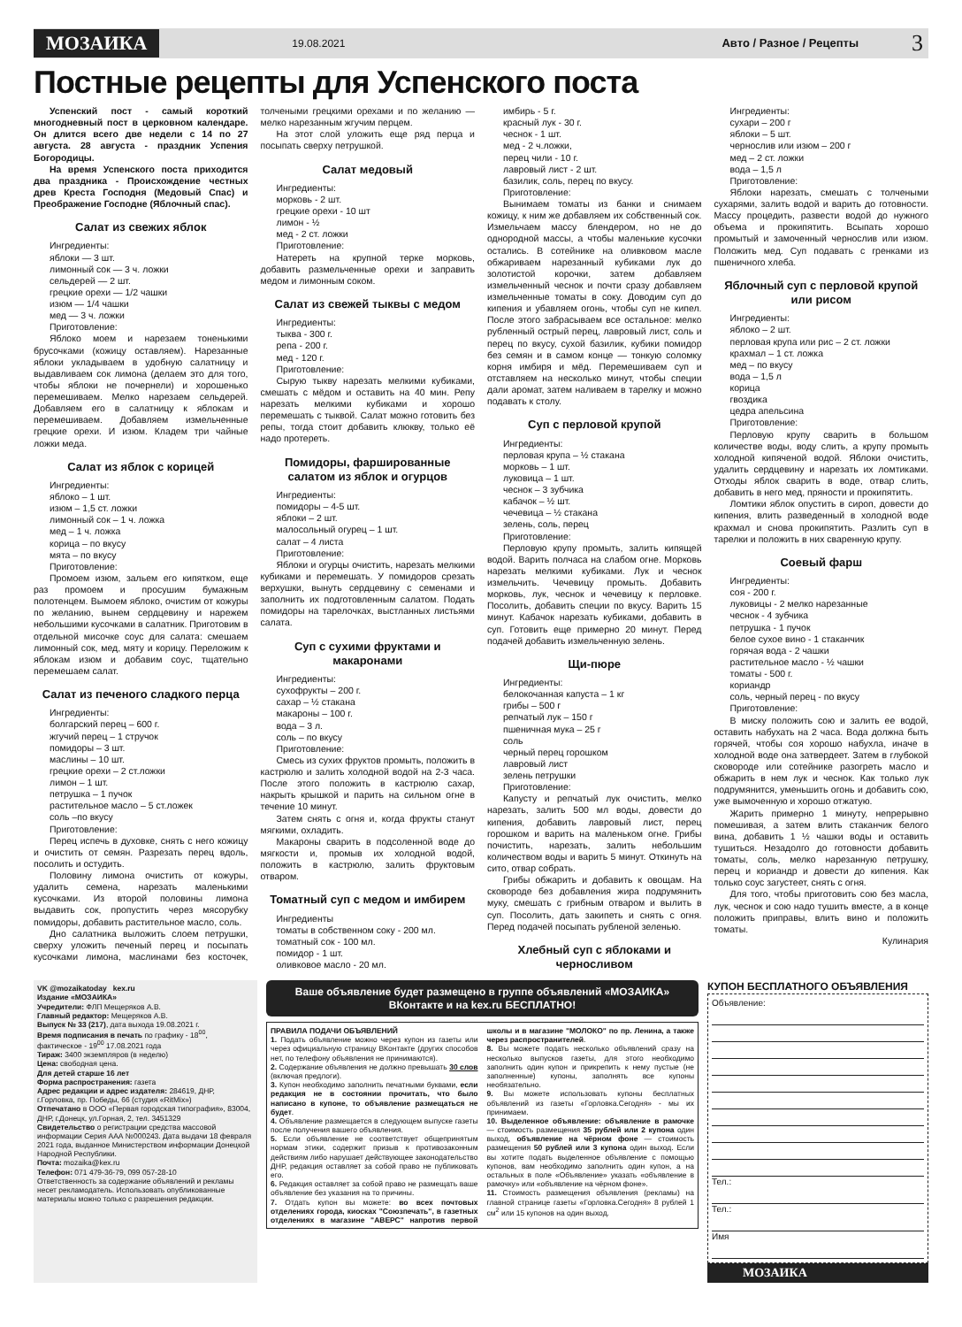МОЗАИКА 19.08.2021 Авто / Разное / Рецепты 3
Постные рецепты для Успенского поста
Успенский пост - самый короткий многодневный пост в церковном календаре. Он длится всего две недели с 14 по 27 августа. 28 августа - праздник Успения Богородицы.
На время Успенского поста приходится два праздника - Происхождение честных древ Креста Господня (Медовый Спас) и Преображение Господне (Яблочный спас).
Салат из свежих яблок
Ингредиенты:
яблоки — 3 шт.
лимонный сок — 3 ч. ложки
сельдерей — 2 шт.
грецкие орехи — 1/2 чашки
изюм — 1/4 чашки
мед — 3 ч. ложки
Приготовление:
Яблоко моем и нарезаем тоненькими брусочками (кожицу оставляем). Нарезанные яблоки укладываем в удобную салатницу и выдавливаем сок лимона (делаем это для того, чтобы яблоки не почернели) и хорошенько перемешиваем. Мелко нарезаем сельдерей. Добавляем его в салатницу к яблокам и перемешиваем. Добавляем измельченные грецкие орехи. И изюм. Кладем три чайные ложки меда.
Салат из яблок с корицей
Ингредиенты:
яблоко – 1 шт.
изюм – 1,5 ст. ложки
лимонный сок – 1 ч. ложка
мед – 1 ч. ложка
корица – по вкусу
мята – по вкусу
Приготовление:
Промоем изюм, зальем его кипятком, еще раз промоем и просушим бумажным полотенцем. Вымоем яблоко, очистим от кожуры по желанию, вынем сердцевину и нарежем небольшими кусочками в салатник. Приготовим в отдельной мисочке соус для салата: смешаем лимонный сок, мед, мяту и корицу. Переложим к яблокам изюм и добавим соус, тщательно перемешаем салат.
Салат из печеного сладкого перца
Ингредиенты:
болгарский перец – 600 г.
жгучий перец – 1 стручок
помидоры – 3 шт.
маслины – 10 шт.
грецкие орехи – 2 ст.ложки
лимон – 1 шт.
петрушка – 1 пучок
растительное масло – 5 ст.ложек
соль –по вкусу
Приготовление:
Перец испечь в духовке, снять с него кожицу и очистить от семян. Разрезать перец вдоль, посолить и остудить.
Половину лимона очистить от кожуры, удалить семена, нарезать маленькими кусочками. Из второй половины лимона выдавить сок, пропустить через мясорубку помидоры, добавить растительное масло, соль.
Дно салатника выложить слоем петрушки, сверху уложить печеный перец и посыпать кусочками лимона, маслинами без косточек, толчеными грецкими орехами и по желанию — мелко нарезанным жгучим перцем.
На этот слой уложить еще ряд перца и посыпать сверху петрушкой.
Салат медовый
Ингредиенты:
морковь - 2 шт.
грецкие орехи - 10 шт
лимон - ½
мед - 2 ст. ложки
Приготовление:
Натереть на крупной терке морковь, добавить размельченные орехи и заправить медом и лимонным соком.
Салат из свежей тыквы с медом
Ингредиенты:
тыква - 300 г.
репа - 200 г.
мед - 120 г.
Приготовление:
Сырую тыкву нарезать мелкими кубиками, смешать с мёдом и оставить на 40 мин. Репу нарезать мелкими кубиками и хорошо перемешать с тыквой. Салат можно готовить без репы, тогда стоит добавить клюкву, только её надо протереть.
Помидоры, фаршированные салатом из яблок и огурцов
Ингредиенты:
помидоры – 4-5 шт.
яблоки – 2 шт.
малосольный огурец – 1 шт.
салат – 4 листа
Приготовление:
Яблоки и огурцы очистить, нарезать мелкими кубиками и перемешать. У помидоров срезать верхушки, вынуть сердцевину с семенами и заполнить их подготовленным салатом. Подать помидоры на тарелочках, выстланных листьями салата.
Суп с сухими фруктами и макаронами
Ингредиенты:
сухофрукты – 200 г.
сахар – ½ стакана
макароны – 100 г.
вода – 3 л.
соль – по вкусу
Приготовление:
Смесь из сухих фруктов промыть, положить в кастрюлю и залить холодной водой на 2-3 часа. После этого положить в кастрюлю сахар, накрыть крышкой и парить на сильном огне в течение 10 минут.
Затем снять с огня и, когда фрукты станут мягкими, охладить.
Макароны сварить в подсоленной воде до мягкости и, промыв их холодной водой, положить в кастрюлю, залить фруктовым отваром.
Томатный суп с медом и имбирем
Ингредиенты
томаты в собственном соку - 200 мл.
томатный сок - 100 мл.
помидор - 1 шт.
оливковое масло - 20 мл.
имбирь - 5 г.
красный лук - 30 г.
чеснок - 1 шт.
мед - 2 ч.ложки,
перец чили - 10 г.
лавровый лист - 2 шт.
базилик, соль, перец по вкусу.
Приготовление:
Вынимаем томаты из банки и снимаем кожицу, к ним же добавляем их собственный сок. Измельчаем массу блендером, но не до однородной массы, а чтобы маленькие кусочки остались. В сотейнике на оливковом масле обжариваем нарезанный кубиками лук до золотистой корочки, затем добавляем измельченный чеснок и почти сразу добавляем измельченные томаты в соку. Доводим суп до кипения и убавляем огонь, чтобы суп не кипел. После этого забрасываем все остальное: мелко рубленный острый перец, лавровый лист, соль и перец по вкусу, сухой базилик, кубики помидор без семян и в самом конце — тонкую соломку корня имбиря и мёд. Перемешиваем суп и отставляем на несколько минут, чтобы специи дали аромат, затем наливаем в тарелку и можно подавать к столу.
Суп с перловой крупой
Ингредиенты:
перловая крупа – ½ стакана
морковь – 1 шт.
луковица – 1 шт.
чеснок – 3 зубчика
кабачок – ½ шт.
чечевица – ½ стакана
зелень, соль, перец
Приготовление:
Перловую крупу промыть, залить кипящей водой. Варить полчаса на слабом огне. Морковь нарезать мелкими кубиками. Лук и чеснок измельчить. Чечевицу промыть. Добавить морковь, лук, чеснок и чечевицу к перловке. Посолить, добавить специи по вкусу. Варить 15 минут. Кабачок нарезать кубиками, добавить в суп. Готовить еще примерно 20 минут. Перед подачей добавить измельченную зелень.
Щи-пюре
Ингредиенты:
белокочанная капуста – 1 кг
грибы – 500 г
репчатый лук – 150 г
пшеничная мука – 25 г
соль
черный перец горошком
лавровый лист
зелень петрушки
Приготовление:
Капусту и репчатый лук очистить, мелко нарезать, залить 500 мл воды, довести до кипения, добавить лавровый лист, перец горошком и варить на маленьком огне. Грибы почистить, нарезать, залить небольшим количеством воды и варить 5 минут. Откинуть на сито, отвар собрать.
Грибы обжарить и добавить к овощам. На сковороде без добавления жира подрумянить муку, смешать с грибным отваром и вылить в суп. Посолить, дать закипеть и снять с огня. Перед подачей посыпать рубленой зеленью.
Хлебный суп с яблоками и черносливом
Ингредиенты:
сухари – 200 г
яблоки – 5 шт.
чернослив или изюм – 200 г
мед – 2 ст. ложки
вода – 1,5 л
Приготовление:
Яблоки нарезать, смешать с толчеными сухарями, залить водой и варить до готовности. Массу процедить, развести водой до нужного объема и прокипятить. Всыпать хорошо промытый и замоченный чернослив или изюм. Положить мед. Суп подавать с гренками из пшеничного хлеба.
Яблочный суп с перловой крупой или рисом
Ингредиенты:
яблоко – 2 шт.
перловая крупа или рис – 2 ст. ложки
крахмал – 1 ст. ложка
мед – по вкусу
вода – 1,5 л
корица
гвоздика
цедра апельсина
Приготовление:
Перловую крупу сварить в большом количестве воды, воду слить, а крупу промыть холодной кипяченой водой. Яблоки очистить, удалить сердцевину и нарезать их ломтиками. Отходы яблок сварить в воде, отвар слить, добавить в него мед, пряности и прокипятить.
Ломтики яблок опустить в сироп, довести до кипения, влить разведенный в холодной воде крахмал и снова прокипятить. Разлить суп в тарелки и положить в них сваренную крупу.
Соевый фарш
Ингредиенты:
соя - 200 г.
луковицы - 2 мелко нарезанные
чеснок - 4 зубчика
петрушка - 1 пучок
белое сухое вино - 1 стаканчик
горячая вода - 2 чашки
растительное масло - ½ чашки
томаты - 500 г.
кориандр
соль, черный перец - по вкусу
Приготовление:
В миску положить сою и залить ее водой, оставить набухать на 2 часа. Вода должна быть горячей, чтобы соя хорошо набухла, иначе в холодной воде она затвердеет. Затем в глубокой сковороде или сотейнике разогреть масло и обжарить в нем лук и чеснок. Как только лук подрумянится, уменьшить огонь и добавить сою, уже вымоченную и хорошо отжатую.
Жарить примерно 1 минуту, непрерывно помешивая, а затем влить стаканчик белого вина, добавить 1 ½ чашки воды и оставить тушиться. Незадолго до готовности добавить томаты, соль, мелко нарезанную петрушку, перец и кориандр и довести до кипения. Как только соус загустеет, снять с огня.
Для того, чтобы приготовить сою без масла, лук, чеснок и сою надо тушить вместе, а в конце положить приправы, влить вино и положить томаты.
Кулинария
VK @mozaikatoday kex.ru
Издание «МОЗАИКА»
Учредители: ФЛП Мещеряков А.В.
Главный редактор: Мещеряков А.В.
Выпуск № 33 (217), дата выхода 19.08.2021 г.
Время подписания в печать по графику - 18<sup>00</sup>, фактическое - 19<sup>00</sup> 17.08.2021 года
Тираж: 3400 экземпляров (в неделю)
Цена: свободная цена.
Для детей старше 16 лет
Форма распространения: газета
Адрес редакции и адрес издателя: 284619, ДНР, г.Горловка, пр. Победы, 66 (студия «RitMix»)
Отпечатано в ООО «Первая городская типография», 83004, ДНР, г.Донецк, ул.Горная, 2, тел. 3451329
Свидетельство о регистрации средства массовой информации Серия ААА №000243. Дата выдачи 18 февраля 2021 года, выданное Министерством информации Донецкой Народной Республики.
Почта: mozaika@kex.ru
Телефон: 071 479-36-79, 099 057-28-10
Ответственность за содержание объявлений и рекламы несет рекламодатель. Использовать опубликованные материалы можно только с разрешения редакции.
Ваше объявление будет размещено в группе объявлений «МОЗАИКА» ВКонтакте и на kex.ru БЕСПЛАТНО!
ПРАВИЛА ПОДАЧИ ОБЪЯВЛЕНИЙ
1. Подать объявление можно через купон из газеты или через официальную страницу ВКонтакте (других способов нет, по телефону объявления не принимаются).
2. Содержание объявления не должно превышать 30 слов (включая предлоги).
3. Купон необходимо заполнить печатными буквами, если редакция не в состоянии прочитать, что было написано в купоне, то объявление размещаться не будет.
4. Объявление размещается в следующем выпуске газеты после получения вашего объявления.
5. Если объявление не соответствует общепринятым нормам этики, содержит призыв к противозаконным действиям либо нарушает действующее законодательство ДНР, редакция оставляет за собой право не публиковать его.
6. Редакция оставляет за собой право не размещать ваше объявление без указания на то причины.
7. Отдать купон вы можете: во всех почтовых отделениях города, киосках "Союзпечать", в газетных отделениях в магазине "АВЕРС" напротив первой школы и в магазине "МОЛОКО" по пр. Ленина, а также через распространителей.
8. Вы можете подать несколько объявлений сразу на несколько выпусков газеты, для этого необходимо заполнить один купон и прикрепить к нему пустые (не заполненные) купоны, заполнять все купоны необязательно.
9. Вы можете использовать купоны бесплатных объявлений из газеты «Горловка.Сегодня» - мы их принимаем.
10. Выделенное объявление: объявление в рамочке — стоимость размещения 35 рублей или 2 купона один выход, объявление на чёрном фоне — стоимость размещения 50 рублей или 3 купона один выход. Если вы хотите подать выделенное объявление с помощью купонов, вам необходимо заполнить один купон, а на остальных в поле «Объявление» указать «объявление в рамочку» или «объявление на чёрном фоне».
11. Стоимость размещения объявления (рекламы) на главной странице газеты «Горловка.Сегодня» 8 рублей 1 см<sup>2</sup> или 15 купонов на один выход.
КУПОН БЕСПЛАТНОГО ОБЪЯВЛЕНИЯ
Объявление:
Тел.:
Тел.:
Имя
МОЗАИКА